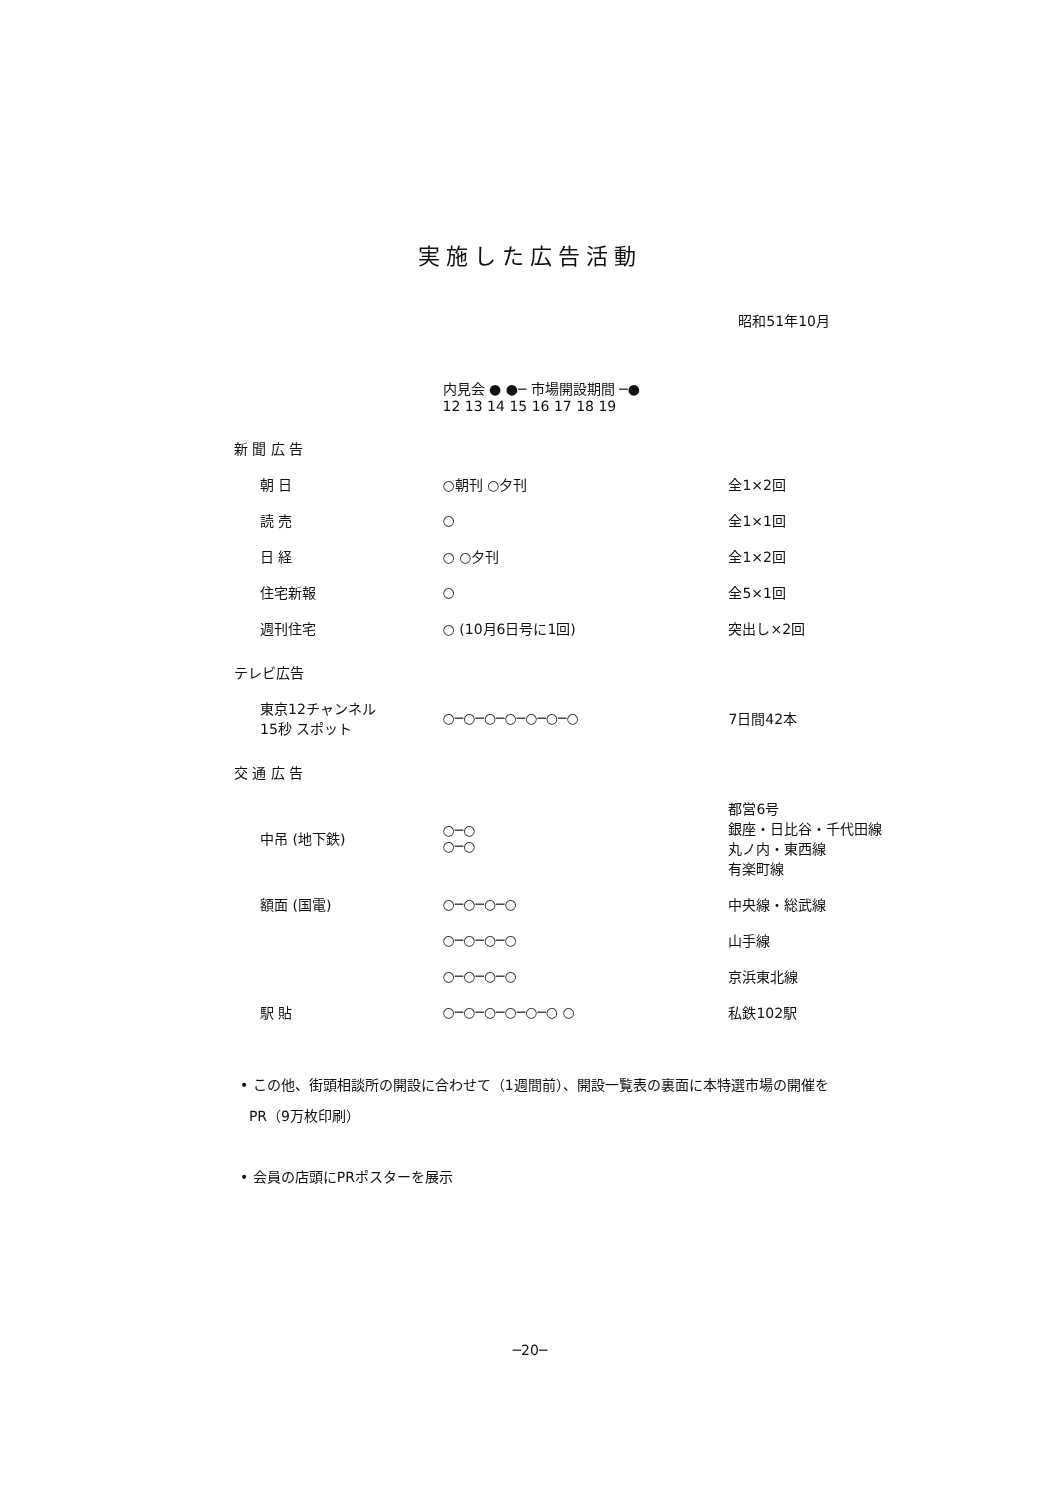実施した広告活動
昭和51年10月
| | 内見会 ● ●─ 市場開設期間 ─● 12 13 14 15 16 17 18 19 | |
| --- | --- | --- |
| 新 聞 広 告 | | |
| 朝 日 | ○朝刊 ○夕刊 | 全1×2回 |
| 読 売 | ○ | 全1×1回 |
| 日 経 | ○ ○夕刊 | 全1×2回 |
| 住宅新報 | ○ | 全5×1回 |
| 週刊住宅 | ○ (10月6日号に1回) | 突出し×2回 |
| テレビ広告 | | |
| 東京12チャンネル 15秒 スポット | ○─○─○─○─○─○─○ | 7日間42本 |
| 交 通 広 告 | | |
| 中吊 (地下鉄) | ○─○ ○─○ | 都営6号 銀座・日比谷・千代田線 丸ノ内・東西線 有楽町線 |
| 額面 (国電) | ○─○─○─○ | 中央線・総武線 |
| | ○─○─○─○ | 山手線 |
| | ○─○─○─○ | 京浜東北線 |
| 駅 貼 | ○─○─○─○─○─○ ○ | 私鉄102駅 |
• この他、街頭相談所の開設に合わせて（1週間前）、開設一覧表の裏面に本特選市場の開催を
PR（9万枚印刷）
• 会員の店頭にPRポスターを展示
─20─